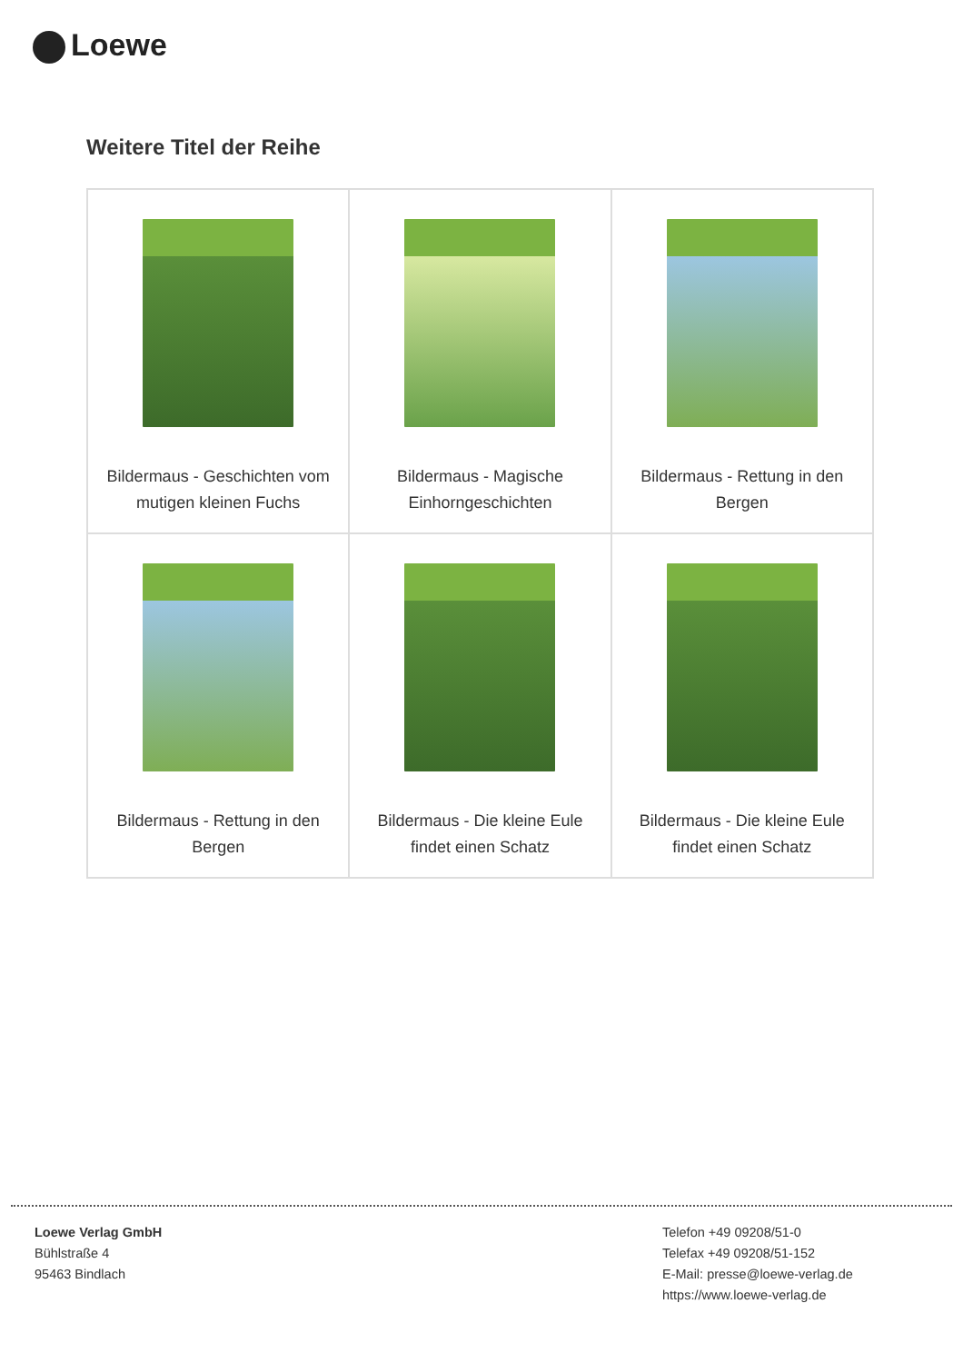Loewe
Weitere Titel der Reihe
| Bildermaus - Geschichten vom mutigen kleinen Fuchs | Bildermaus - Magische Einhorngeschichten | Bildermaus - Rettung in den Bergen |
| Bildermaus - Rettung in den Bergen | Bildermaus - Die kleine Eule findet einen Schatz | Bildermaus - Die kleine Eule findet einen Schatz |
Loewe Verlag GmbH
Bühlstraße 4
95463 Bindlach
Telefon +49 09208/51-0
Telefax +49 09208/51-152
E-Mail: presse@loewe-verlag.de
https://www.loewe-verlag.de